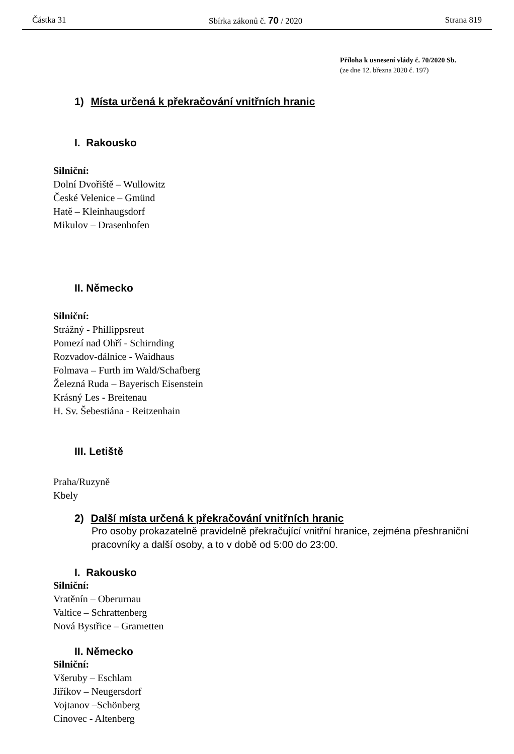Částka 31 Sbírka zákonů č. 70 / 2020 Strana 819
Příloha k usnesení vlády č. 70/2020 Sb.
(ze dne 12. března 2020 č. 197)
1) Místa určená k překračování vnitřních hranic
I. Rakousko
Silniční:
Dolní Dvořiště – Wullowitz
České Velenice – Gmünd
Hatě – Kleinhaugsdorf
Mikulov – Drasenhofen
II. Německo
Silniční:
Strážný - Phillippsreut
Pomezí nad Ohří - Schirnding
Rozvadov-dálnice - Waidhaus
Folmava – Furth im Wald/Schafberg
Železná Ruda – Bayerisch Eisenstein
Krásný Les - Breitenau
H. Sv. Šebestiána - Reitzenhain
III. Letiště
Praha/Ruzyně
Kbely
2) Další místa určená k překračování vnitřních hranic
Pro osoby prokazatelně pravidelně překračující vnitřní hranice, zejména přeshraniční pracovníky a další osoby, a to v době od 5:00 do 23:00.
I. Rakousko
Silniční:
Vratěnín – Oberurnau
Valtice – Schrattenberg
Nová Bystřice – Grametten
II. Německo
Silniční:
Všeruby – Eschlam
Jiříkov – Neugersdorf
Vojtanov –Schönberg
Cínovec - Altenberg